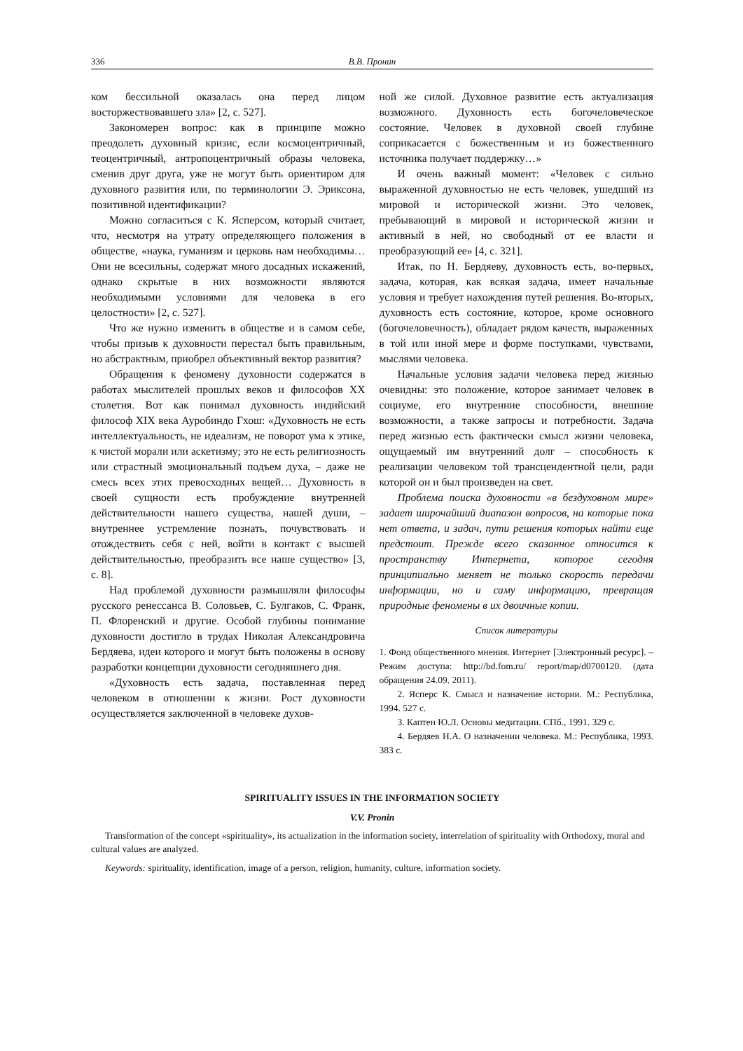336 В.В. Пронин
ком бессильной оказалась она перед лицом восторжествовавшего зла» [2, с. 527].
Закономерен вопрос: как в принципе можно преодолеть духовный кризис, если космоцентричный, теоцентричный, антропоцентричный образы человека, сменив друг друга, уже не могут быть ориентиром для духовного развития или, по терминологии Э. Эриксона, позитивной идентификации?
Можно согласиться с К. Ясперсом, который считает, что, несмотря на утрату определяющего положения в обществе, «наука, гуманизм и церковь нам необходимы… Они не всесильны, содержат много досадных искажений, однако скрытые в них возможности являются необходимыми условиями для человека в его целостности» [2, с. 527].
Что же нужно изменить в обществе и в самом себе, чтобы призыв к духовности перестал быть правильным, но абстрактным, приобрел объективный вектор развития?
Обращения к феномену духовности содержатся в работах мыслителей прошлых веков и философов XX столетия. Вот как понимал духовность индийский философ XIX века Ауробиндо Гхош: «Духовность не есть интеллектуальность, не идеализм, не поворот ума к этике, к чистой морали или аскетизму; это не есть религиозность или страстный эмоциональный подъем духа, – даже не смесь всех этих превосходных вещей… Духовность в своей сущности есть пробуждение внутренней действительности нашего существа, нашей души, – внутреннее устремление познать, почувствовать и отождествить себя с ней, войти в контакт с высшей действительностью, преобразить все наше существо» [3, с. 8].
Над проблемой духовности размышляли философы русского ренессанса В. Соловьев, С. Булгаков, С. Франк, П. Флоренский и другие. Особой глубины понимание духовности достигло в трудах Николая Александровича Бердяева, идеи которого и могут быть положены в основу разработки концепции духовности сегодняшнего дня.
«Духовность есть задача, поставленная перед человеком в отношении к жизни. Рост духовности осуществляется заключенной в человеке духов-
ной же силой. Духовное развитие есть актуализация возможного. Духовность есть богочеловеческое состояние. Человек в духовной своей глубине соприкасается с божественным и из божественного источника получает поддержку…»
И очень важный момент: «Человек с сильно выраженной духовностью не есть человек, ушедший из мировой и исторической жизни. Это человек, пребывающий в мировой и исторической жизни и активный в ней, но свободный от ее власти и преобразующий ее» [4, с. 321].
Итак, по Н. Бердяеву, духовность есть, во-первых, задача, которая, как всякая задача, имеет начальные условия и требует нахождения путей решения. Во-вторых, духовность есть состояние, которое, кроме основного (богочеловечность), обладает рядом качеств, выраженных в той или иной мере и форме поступками, чувствами, мыслями человека.
Начальные условия задачи человека перед жизнью очевидны: это положение, которое занимает человек в социуме, его внутренние способности, внешние возможности, а также запросы и потребности. Задача перед жизнью есть фактически смысл жизни человека, ощущаемый им внутренний долг – способность к реализации человеком той трансцендентной цели, ради которой он и был произведен на свет.
Проблема поиска духовности «в бездуховном мире» задает широчайший диапазон вопросов, на которые пока нет ответа, и задач, пути решения которых найти еще предстоит. Прежде всего сказанное относится к пространству Интернета, которое сегодня принципиально меняет не только скорость передачи информации, но и саму информацию, превращая природные феномены в их двоичные копии.
Список литературы
1. Фонд общественного мнения. Интернет [Электронный ресурс]. – Режим доступа: http://bd.fom.ru/ report/map/d0700120. (дата обращения 24.09. 2011).
2. Ясперс К. Смысл и назначение истории. М.: Республика, 1994. 527 с.
3. Каптен Ю.Л. Основы медитации. СПб., 1991. 329 с.
4. Бердяев Н.А. О назначении человека. М.: Республика, 1993. 383 с.
SPIRITUALITY ISSUES IN THE INFORMATION SOCIETY
V.V. Pronin
Transformation of the concept «spirituality», its actualization in the information society, interrelation of spirituality with Orthodoxy, moral and cultural values are analyzed.
Keywords: spirituality, identification, image of a person, religion, humanity, culture, information society.